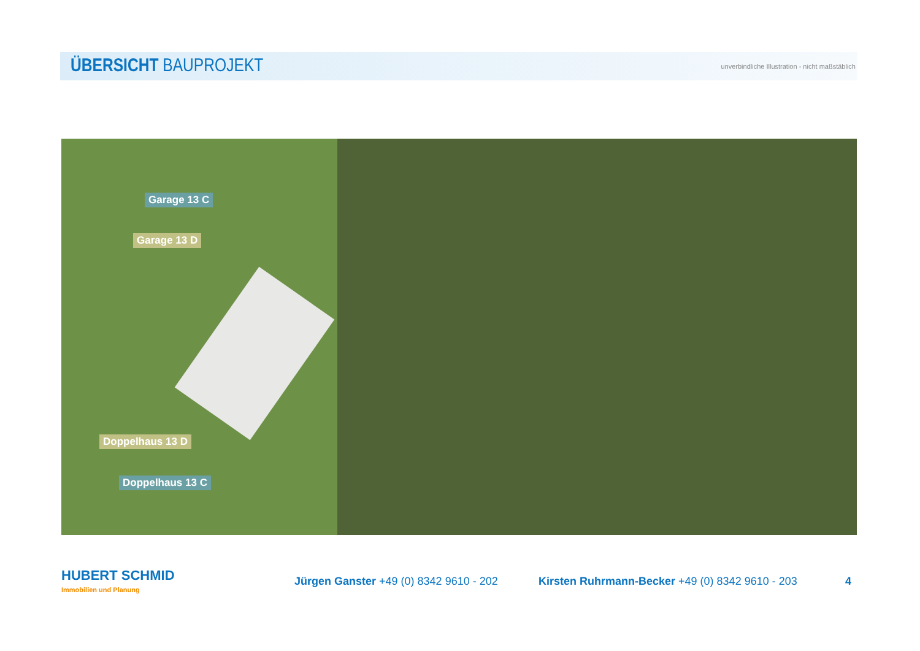ÜBERSICHT BAUPROJEKT
unverbindliche Illustration - nicht maßstäblich
Garage 13 C
Garage 13 D
Doppelhaus 13 D
Doppelhaus 13 C
HUBERT SCHMID
Immobilien und Planung
Jürgen Ganster +49 (0) 8342 9610 - 202
Kirsten Ruhrmann-Becker +49 (0) 8342 9610 - 203
4